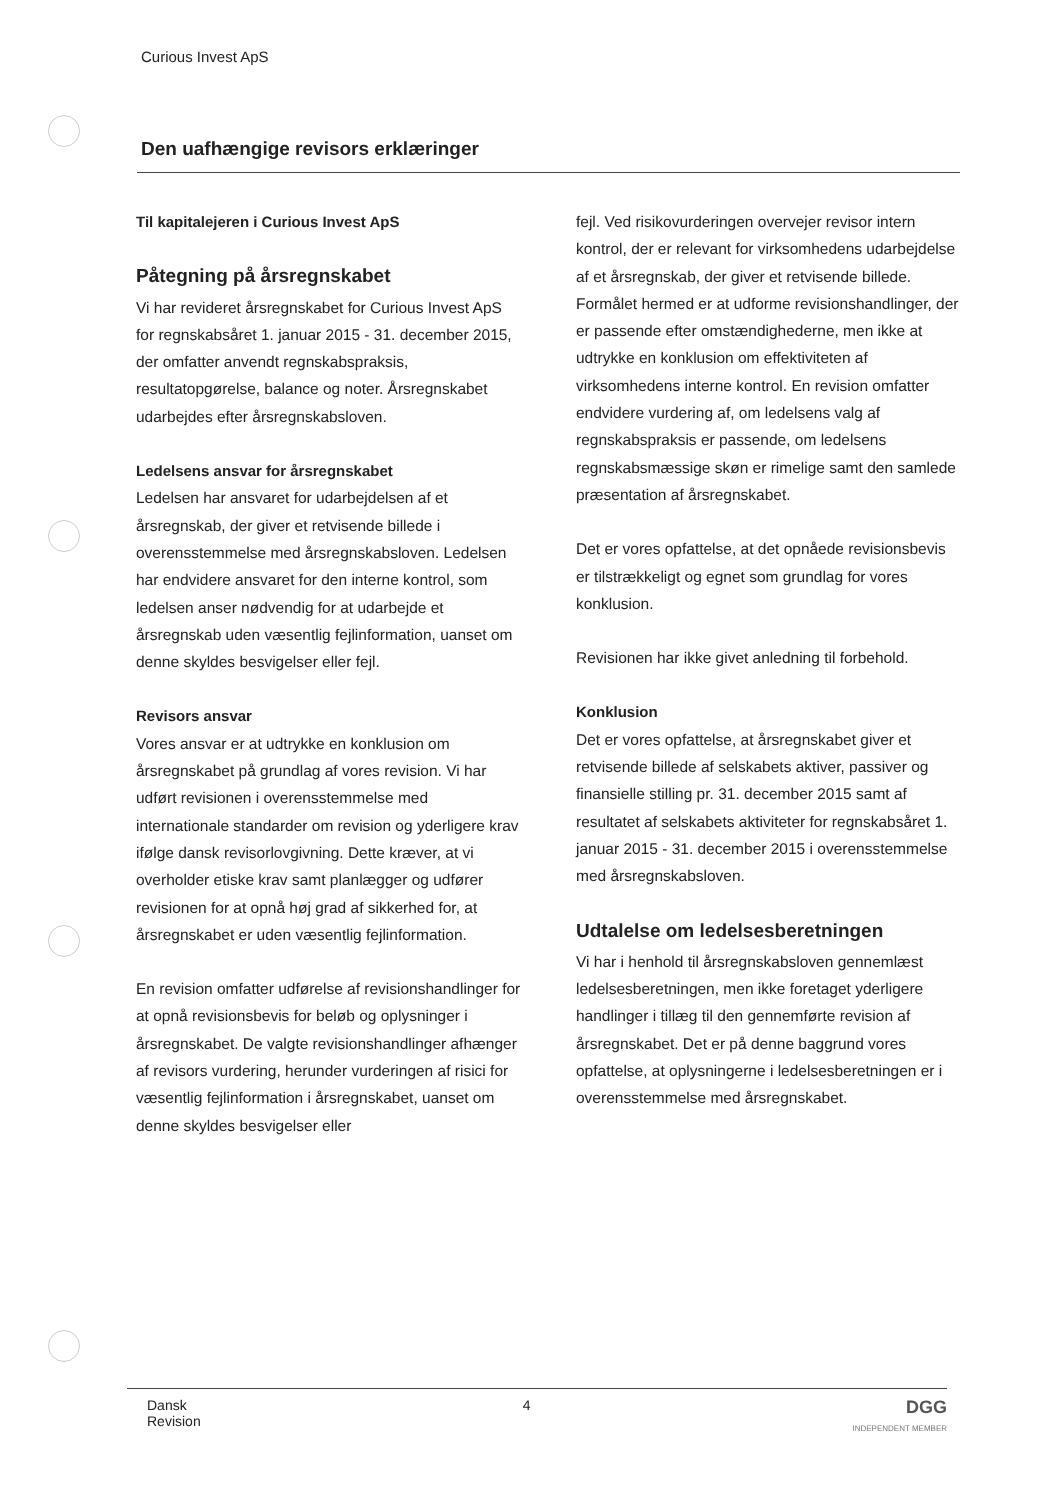Curious Invest ApS
Den uafhængige revisors erklæringer
Til kapitalejeren i Curious Invest ApS
Påtegning på årsregnskabet
Vi har revideret årsregnskabet for Curious Invest ApS for regnskabsåret 1. januar 2015 - 31. december 2015, der omfatter anvendt regnskabspraksis, resultatopgørelse, balance og noter. Årsregnskabet udarbejdes efter årsregnskabsloven.
Ledelsens ansvar for årsregnskabet
Ledelsen har ansvaret for udarbejdelsen af et årsregnskab, der giver et retvisende billede i overensstemmelse med årsregnskabsloven. Ledelsen har endvidere ansvaret for den interne kontrol, som ledelsen anser nødvendig for at udarbejde et årsregnskab uden væsentlig fejlinformation, uanset om denne skyldes besvigelser eller fejl.
Revisors ansvar
Vores ansvar er at udtrykke en konklusion om årsregnskabet på grundlag af vores revision. Vi har udført revisionen i overensstemmelse med internationale standarder om revision og yderligere krav ifølge dansk revisorlovgivning. Dette kræver, at vi overholder etiske krav samt planlægger og udfører revisionen for at opnå høj grad af sikkerhed for, at årsregnskabet er uden væsentlig fejlinformation.
En revision omfatter udførelse af revisionshandlinger for at opnå revisionsbevis for beløb og oplysninger i årsregnskabet. De valgte revisionshandlinger afhænger af revisors vurdering, herunder vurderingen af risici for væsentlig fejlinformation i årsregnskabet, uanset om denne skyldes besvigelser eller
fejl. Ved risikovurderingen overvejer revisor intern kontrol, der er relevant for virksomhedens udarbejdelse af et årsregnskab, der giver et retvisende billede. Formålet hermed er at udforme revisionshandlinger, der er passende efter omstændighederne, men ikke at udtrykke en konklusion om effektiviteten af virksomhedens interne kontrol. En revision omfatter endvidere vurdering af, om ledelsens valg af regnskabspraksis er passende, om ledelsens regnskabsmæssige skøn er rimelige samt den samlede præsentation af årsregnskabet.
Det er vores opfattelse, at det opnåede revisionsbevis er tilstrækkeligt og egnet som grundlag for vores konklusion.
Revisionen har ikke givet anledning til forbehold.
Konklusion
Det er vores opfattelse, at årsregnskabet giver et retvisende billede af selskabets aktiver, passiver og finansielle stilling pr. 31. december 2015 samt af resultatet af selskabets aktiviteter for regnskabsåret 1. januar 2015 - 31. december 2015 i overensstemmelse med årsregnskabsloven.
Udtalelse om ledelsesberetningen
Vi har i henhold til årsregnskabsloven gennemlæst ledelsesberetningen, men ikke foretaget yderligere handlinger i tillæg til den gennemførte revision af årsregnskabet. Det er på denne baggrund vores opfattelse, at oplysningerne i ledelsesberetningen er i overensstemmelse med årsregnskabet.
Dansk
Revision
4
DGG
INDEPENDENT MEMBER